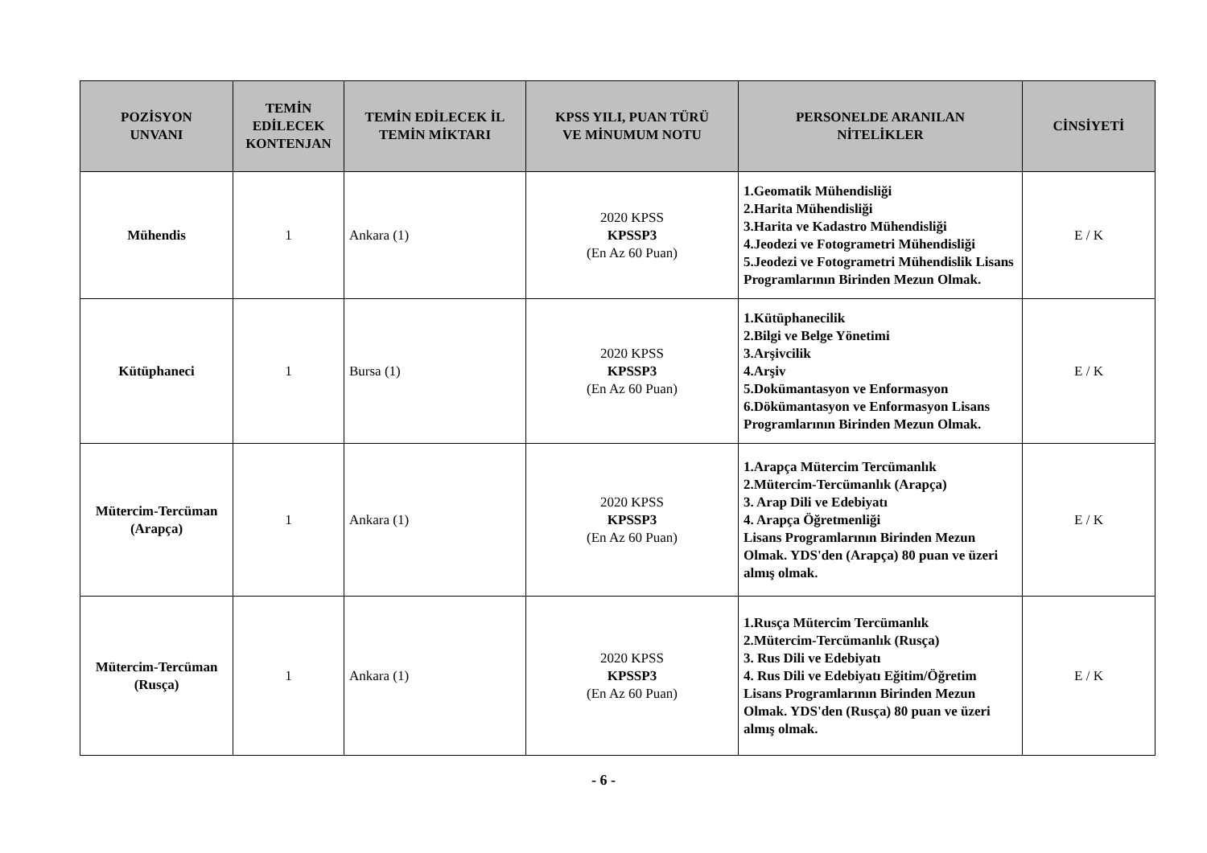| POZİSYON UNVANI | TEMİN EDİLECEK KONTENJAN | TEMİN EDİLECEK İL TEMİN MİKTARI | KPSS YILI, PUAN TÜRÜ VE MİNUMUM NOTU | PERSONELDE ARANILAN NİTELİKLER | CİNSİYETİ |
| --- | --- | --- | --- | --- | --- |
| Mühendis | 1 | Ankara (1) | 2020 KPSS KPSSP3 (En Az 60 Puan) | 1.Geomatik Mühendisliği 2.Harita Mühendisliği 3.Harita ve Kadastro Mühendisliği 4.Jeodezi ve Fotogrametri Mühendisliği 5.Jeodezi ve Fotogrametri Mühendislik Lisans Programlarının Birinden Mezun Olmak. | E / K |
| Kütüphaneci | 1 | Bursa (1) | 2020 KPSS KPSSP3 (En Az 60 Puan) | 1.Kütüphanecilik 2.Bilgi ve Belge Yönetimi 3.Arşivcilik 4.Arşiv 5.Dokümantasyon ve Enformasyon 6.Dökümantasyon ve Enformasyon Lisans Programlarının Birinden Mezun Olmak. | E / K |
| Mütercim-Tercüman (Arapça) | 1 | Ankara (1) | 2020 KPSS KPSSP3 (En Az 60 Puan) | 1.Arapça Mütercim Tercümanlık 2.Mütercim-Tercümanlık (Arapça) 3. Arap Dili ve Edebiyatı 4. Arapça Öğretmenliği Lisans Programlarının Birinden Mezun Olmak. YDS'den (Arapça) 80 puan ve üzeri almış olmak. | E / K |
| Mütercim-Tercüman (Rusça) | 1 | Ankara (1) | 2020 KPSS KPSSP3 (En Az 60 Puan) | 1.Rusça Mütercim Tercümanlık 2.Mütercim-Tercümanlık (Rusça) 3. Rus Dili ve Edebiyatı 4. Rus Dili ve Edebiyatı Eğitim/Öğretim Lisans Programlarının Birinden Mezun Olmak. YDS'den (Rusça) 80 puan ve üzeri almış olmak. | E / K |
- 6 -